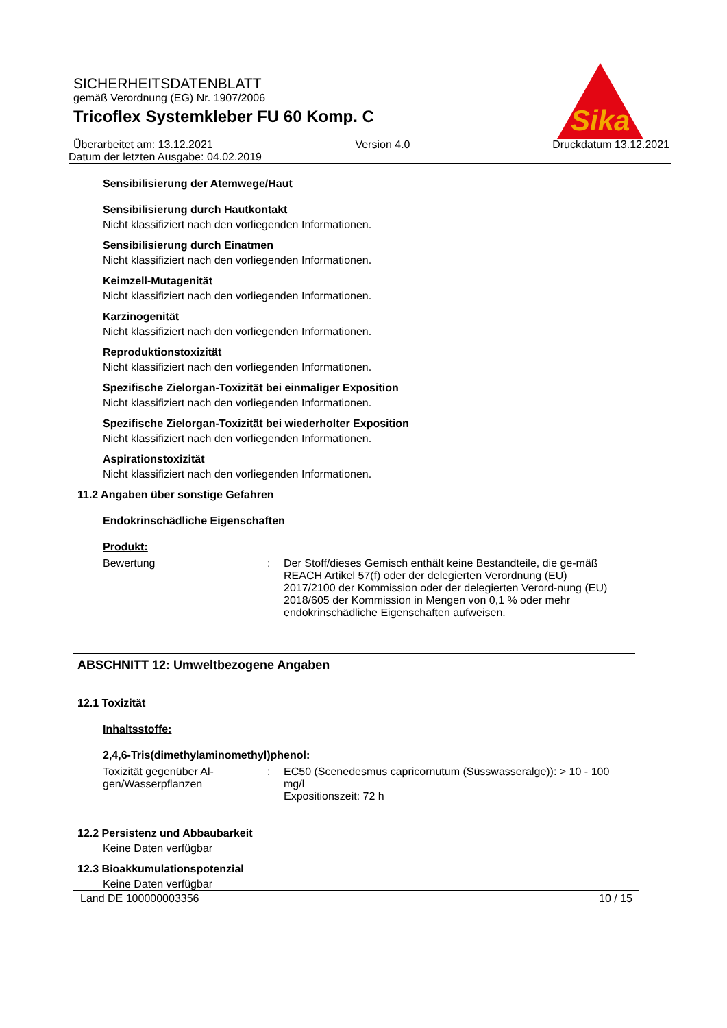Sika
SICHERHEITSDATENBLATT
gemäß Verordnung (EG) Nr. 1907/2006
Tricoflex Systemkleber FU 60 Komp. C
Überarbeitet am: 13.12.2021 Version 4.0 Druckdatum 13.12.2021
Datum der letzten Ausgabe: 04.02.2019
Sensibilisierung der Atemwege/Haut
Sensibilisierung durch Hautkontakt
Nicht klassifiziert nach den vorliegenden Informationen.
Sensibilisierung durch Einatmen
Nicht klassifiziert nach den vorliegenden Informationen.
Keimzell-Mutagenität
Nicht klassifiziert nach den vorliegenden Informationen.
Karzinogenität
Nicht klassifiziert nach den vorliegenden Informationen.
Reproduktionstoxizität
Nicht klassifiziert nach den vorliegenden Informationen.
Spezifische Zielorgan-Toxizität bei einmaliger Exposition
Nicht klassifiziert nach den vorliegenden Informationen.
Spezifische Zielorgan-Toxizität bei wiederholter Exposition
Nicht klassifiziert nach den vorliegenden Informationen.
Aspirationstoxizität
Nicht klassifiziert nach den vorliegenden Informationen.
11.2 Angaben über sonstige Gefahren
Endokrinschädliche Eigenschaften
Produkt:
Bewertung : Der Stoff/dieses Gemisch enthält keine Bestandteile, die ge-mäß REACH Artikel 57(f) oder der delegierten Verordnung (EU) 2017/2100 der Kommission oder der delegierten Verord-nung (EU) 2018/605 der Kommission in Mengen von 0,1 % oder mehr endokrinschädliche Eigenschaften aufweisen.
ABSCHNITT 12: Umweltbezogene Angaben
12.1 Toxizität
Inhaltsstoffe:
2,4,6-Tris(dimethylaminomethyl)phenol:
Toxizität gegenüber Al-gen/Wasserpflanzen
: EC50 (Scenedesmus capricornutum (Süsswasseralge)): > 10 - 100 mg/l
Expositionszeit: 72 h
12.2 Persistenz und Abbaubarkeit
Keine Daten verfügbar
12.3 Bioakkumulationspotenzial
Keine Daten verfügbar
Land DE 100000003356 10 / 15